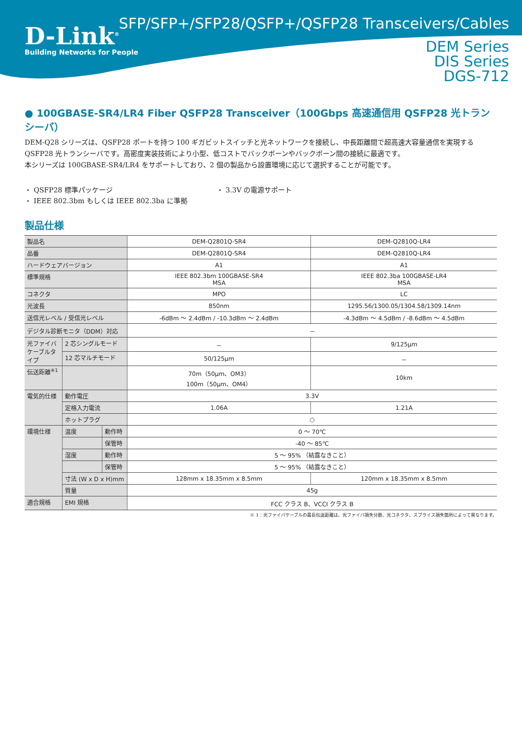D-Link<sup>®</sup>
Building Networks for People
SFP/SFP+/SFP28/QSFP+/QSFP28 Transceivers/Cables
DEM Series
DIS Series
DGS-712
● 100GBASE-SR4/LR4 Fiber QSFP28 Transceiver（100Gbps 高速通信用 QSFP28 光トランシーバ）
DEM-Q28 シリーズは、QSFP28 ポートを持つ 100 ギガビットスイッチと光ネットワークを接続し、中長距離間で超高速大容量通信を実現する QSFP28 光トランシーバです。高密度実装技術により小型、低コストでバックボーンやバックボーン間の接続に最適です。
本シリーズは 100GBASE-SR4/LR4 をサポートしており、2 個の製品から設置環境に応じて選択することが可能です。
・ QSFP28 標準パッケージ
・ IEEE 802.3bm もしくは IEEE 802.3ba に準拠
・ 3.3V の電源サポート
製品仕様
| 製品名 | | | DEM-Q2801Q-SR4 | DEM-Q2810Q-LR4 |
| 品番 | | | DEM-Q2801Q-SR4 | DEM-Q2810Q-LR4 |
| ハードウェアバージョン | | | A1 | A1 |
| 標準規格 | | | IEEE 802.3bm 100GBASE-SR4 MSA | IEEE 802.3ba 100GBASE-LR4 MSA |
| コネクタ | | | MPO | LC |
| 光波長 | | | 850nm | 1295.56/1300.05/1304.58/1309.14nm |
| 送信光レベル / 受信光レベル | | | -6dBm ～ 2.4dBm / -10.3dBm ～ 2.4dBm | -4.3dBm ～ 4.5dBm / -8.6dBm ～ 4.5dBm |
| デジタル診断モニタ（DDM）対応 | | | － | |
| 光ファイバ ケーブルタイプ | 2 芯シングルモード | | － | 9/125µm |
| | 12 芯マルチモード | | 50/125µm | － |
| 伝送距離<sup>※1</sup> | | | 70m（50µm、OM3） 100m（50µm、OM4） | 10km |
| 電気的仕様 | 動作電圧 | | 3.3V | |
| | 定格入力電流 | | 1.06A | 1.21A |
| | ホットプラグ | | ○ | |
| 環境仕様 | 温度 | 動作時 | 0 ～ 70℃ | |
| | | 保管時 | -40 ～ 85℃ | |
| | 湿度 | 動作時 | 5 ～ 95% （結露なきこと） | |
| | | 保管時 | 5 ～ 95% （結露なきこと） | |
| | 寸法 (W x D x H)mm | | 128mm x 18.35mm x 8.5mm | 120mm x 18.35mm x 8.5mm |
| | 質量 | | 45g | |
| 適合規格 | EMI 規格 | | FCC クラス B、VCCI クラス B | |
※ 1：光ファイバケーブルの最長伝送距離は、光ファイバ損失分散、光コネクタ、スプライス損失箇所によって異なります。